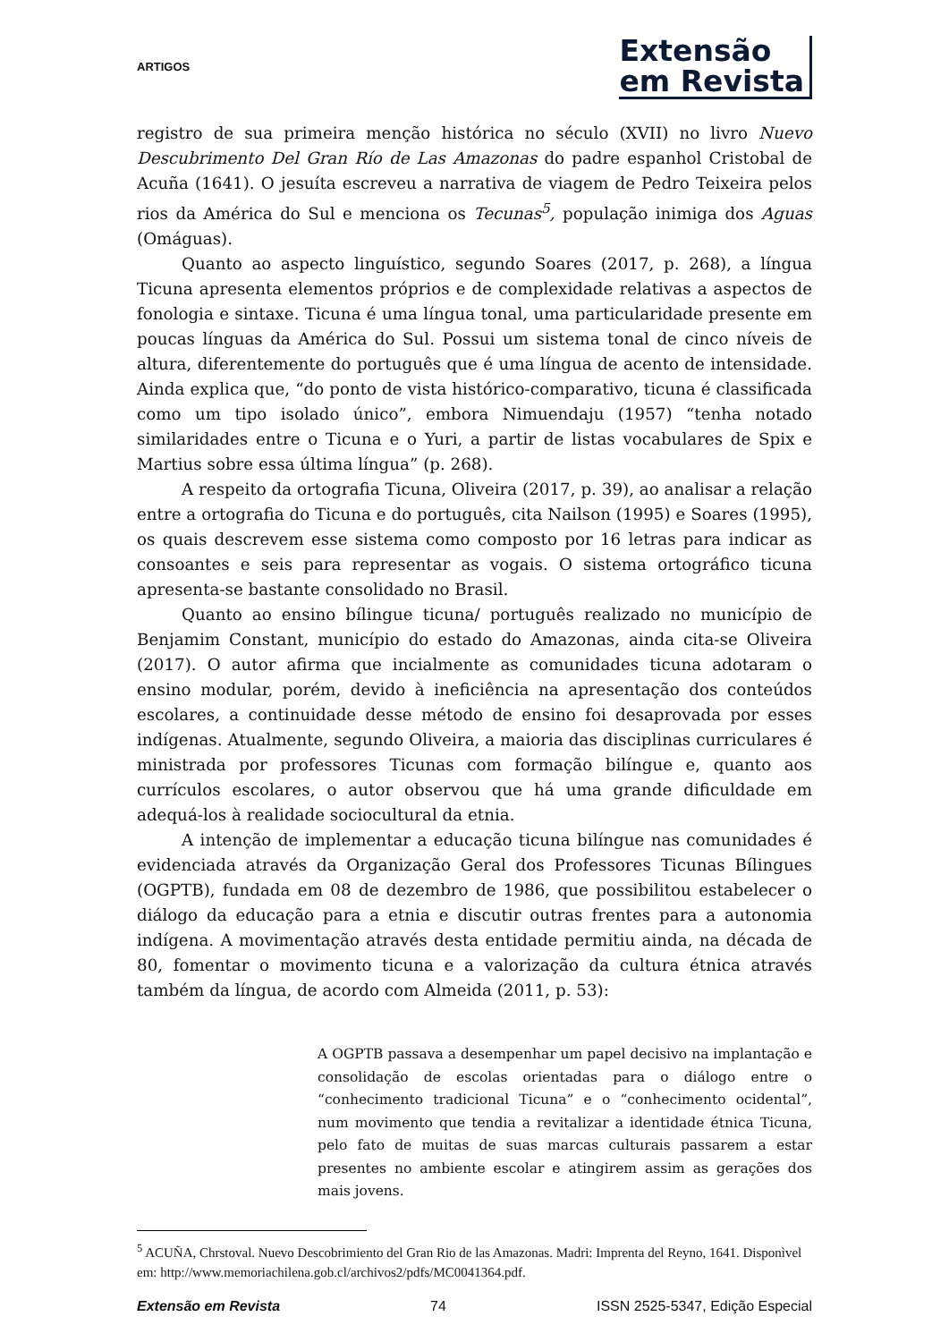ARTIGOS
Extensão
em Revista
registro de sua primeira menção histórica no século (XVII) no livro Nuevo Descubrimento Del Gran Río de Las Amazonas do padre espanhol Cristobal de Acuña (1641). O jesuíta escreveu a narrativa de viagem de Pedro Teixeira pelos rios da América do Sul e menciona os Tecunas<sup>5</sup>, população inimiga dos Aguas (Omáguas).
Quanto ao aspecto linguístico, segundo Soares (2017, p. 268), a língua Ticuna apresenta elementos próprios e de complexidade relativas a aspectos de fonologia e sintaxe. Ticuna é uma língua tonal, uma particularidade presente em poucas línguas da América do Sul. Possui um sistema tonal de cinco níveis de altura, diferentemente do português que é uma língua de acento de intensidade. Ainda explica que, “do ponto de vista histórico-comparativo, ticuna é classificada como um tipo isolado único”, embora Nimuendaju (1957) “tenha notado similaridades entre o Ticuna e o Yuri, a partir de listas vocabulares de Spix e Martius sobre essa última língua” (p. 268).
A respeito da ortografia Ticuna, Oliveira (2017, p. 39), ao analisar a relação entre a ortografia do Ticuna e do português, cita Nailson (1995) e Soares (1995), os quais descrevem esse sistema como composto por 16 letras para indicar as consoantes e seis para representar as vogais. O sistema ortográfico ticuna apresenta-se bastante consolidado no Brasil.
Quanto ao ensino bílingue ticuna/ português realizado no município de Benjamim Constant, município do estado do Amazonas, ainda cita-se Oliveira (2017). O autor afirma que incialmente as comunidades ticuna adotaram o ensino modular, porém, devido à ineficiência na apresentação dos conteúdos escolares, a continuidade desse método de ensino foi desaprovada por esses indígenas. Atualmente, segundo Oliveira, a maioria das disciplinas curriculares é ministrada por professores Ticunas com formação bilíngue e, quanto aos currículos escolares, o autor observou que há uma grande dificuldade em adequá-los à realidade sociocultural da etnia.
A intenção de implementar a educação ticuna bilíngue nas comunidades é evidenciada através da Organização Geral dos Professores Ticunas Bílingues (OGPTB), fundada em 08 de dezembro de 1986, que possibilitou estabelecer o diálogo da educação para a etnia e discutir outras frentes para a autonomia indígena. A movimentação através desta entidade permitiu ainda, na década de 80, fomentar o movimento ticuna e a valorização da cultura étnica através também da língua, de acordo com Almeida (2011, p. 53):
A OGPTB passava a desempenhar um papel decisivo na implantação e consolidação de escolas orientadas para o diálogo entre o “conhecimento tradicional Ticuna” e o “conhecimento ocidental”, num movimento que tendia a revitalizar a identidade étnica Ticuna, pelo fato de muitas de suas marcas culturais passarem a estar presentes no ambiente escolar e atingirem assim as gerações dos mais jovens.
<sup>5</sup> ACUÑA, Chrstoval. Nuevo Descobrimiento del Gran Rio de las Amazonas. Madri: Imprenta del Reyno, 1641. Disponìvel em: http://www.memoriachilena.gob.cl/archivos2/pdfs/MC0041364.pdf.
Extensão em Revista 74 ISSN 2525-5347, Edição Especial